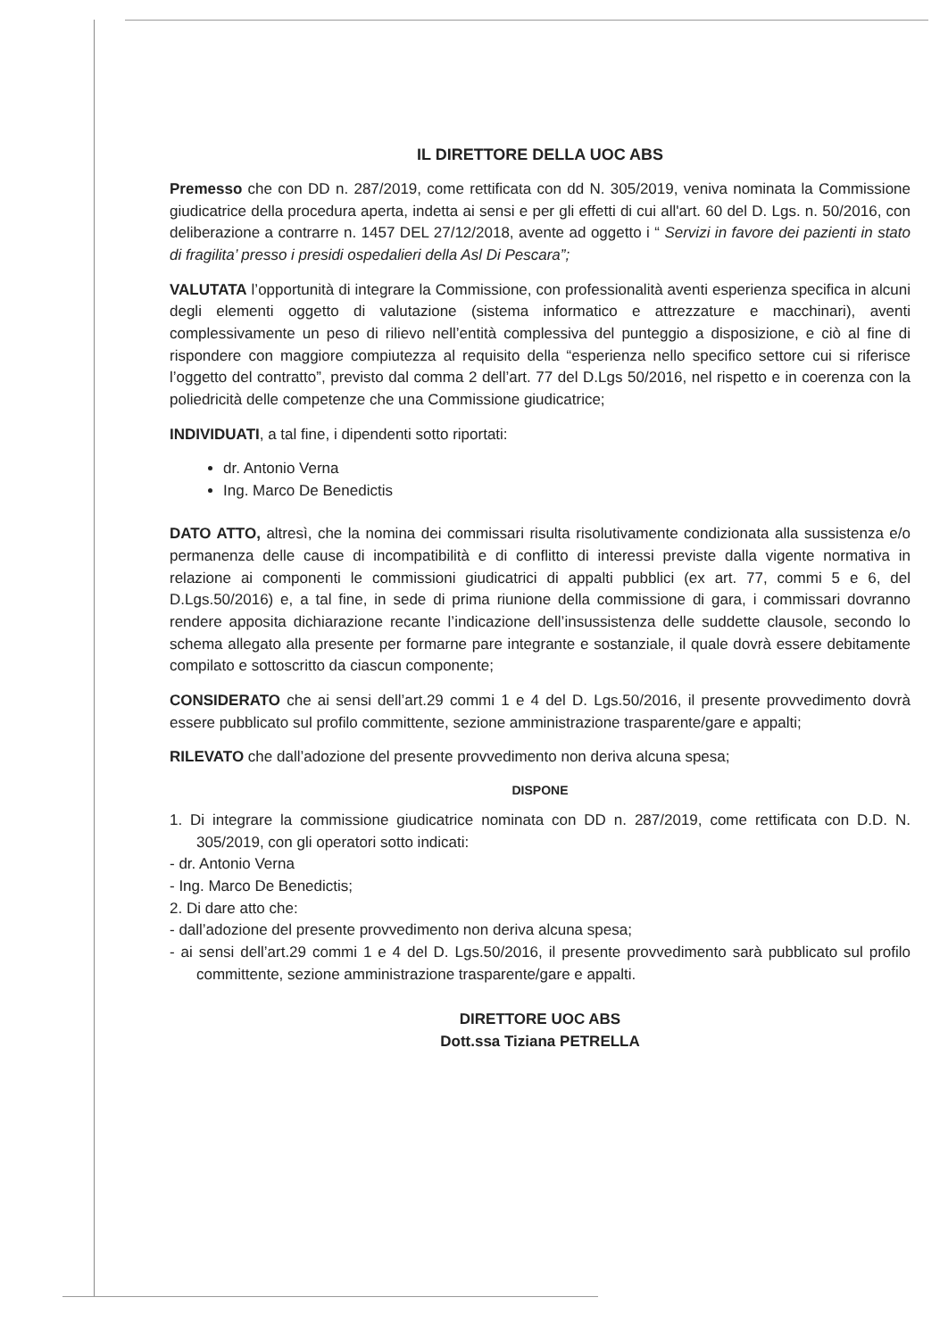IL DIRETTORE DELLA UOC ABS
Premesso che con DD n. 287/2019, come rettificata con dd N. 305/2019, veniva nominata la Commissione giudicatrice della procedura aperta, indetta ai sensi e per gli effetti di cui all'art. 60 del D. Lgs. n. 50/2016, con deliberazione a contrarre n. 1457 DEL 27/12/2018, avente ad oggetto i “ Servizi in favore dei pazienti in stato di fragilita’ presso i presidi ospedalieri della Asl Di Pescara”;
VALUTATA l’opportunità di integrare la Commissione, con professionalità aventi esperienza specifica in alcuni degli elementi oggetto di valutazione (sistema informatico e attrezzature e macchinari), aventi complessivamente un peso di rilievo nell’entità complessiva del punteggio a disposizione, e ciò al fine di rispondere con maggiore compiutezza al requisito della “esperienza nello specifico settore cui si riferisce l’oggetto del contratto”, previsto dal comma 2 dell’art. 77 del D.Lgs 50/2016, nel rispetto e in coerenza con la poliedricità delle competenze che una Commissione giudicatrice;
INDIVIDUATI, a tal fine, i dipendenti sotto riportati:
dr. Antonio Verna
Ing. Marco De Benedictis
DATO ATTO, altresì, che la nomina dei commissari risulta risolutivamente condizionata alla sussistenza e/o permanenza delle cause di incompatibilità e di conflitto di interessi previste dalla vigente normativa in relazione ai componenti le commissioni giudicatrici di appalti pubblici (ex art. 77, commi 5 e 6, del D.Lgs.50/2016) e, a tal fine, in sede di prima riunione della commissione di gara, i commissari dovranno rendere apposita dichiarazione recante l’indicazione dell’insussistenza delle suddette clausole, secondo lo schema allegato alla presente per formarne pare integrante e sostanziale, il quale dovrà essere debitamente compilato e sottoscritto da ciascun componente;
CONSIDERATO che ai sensi dell’art.29 commi 1 e 4 del D. Lgs.50/2016, il presente provvedimento dovrà essere pubblicato sul profilo committente, sezione amministrazione trasparente/gare e appalti;
RILEVATO che dall’adozione del presente provvedimento non deriva alcuna spesa;
DISPONE
1. Di integrare la commissione giudicatrice nominata con DD n. 287/2019, come rettificata con D.D. N. 305/2019, con gli operatori sotto indicati:
- dr. Antonio Verna
- Ing. Marco De Benedictis;
2. Di dare atto che:
- dall’adozione del presente provvedimento non deriva alcuna spesa;
- ai sensi dell’art.29 commi 1 e 4 del D. Lgs.50/2016, il presente provvedimento sarà pubblicato sul profilo committente, sezione amministrazione trasparente/gare e appalti.
DIRETTORE UOC ABS
Dott.ssa Tiziana PETRELLA